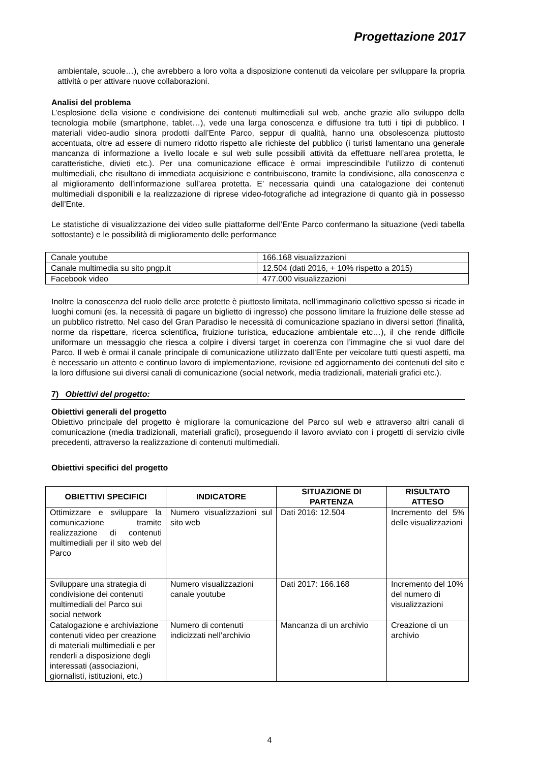Progettazione 2017
ambientale, scuole…), che avrebbero a loro volta a disposizione contenuti da veicolare per sviluppare la propria attività o per attivare nuove collaborazioni.
Analisi del problema
L’esplosione della visione e condivisione dei contenuti multimediali sul web, anche grazie allo sviluppo della tecnologia mobile (smartphone, tablet…), vede una larga conoscenza e diffusione tra tutti i tipi di pubblico. I materiali video-audio sinora prodotti dall’Ente Parco, seppur di qualità, hanno una obsolescenza piuttosto accentuata, oltre ad essere di numero ridotto rispetto alle richieste del pubblico (i turisti lamentano una generale mancanza di informazione a livello locale e sul web sulle possibili attività da effettuare nell’area protetta, le caratteristiche, divieti etc.). Per una comunicazione efficace è ormai imprescindibile l’utilizzo di contenuti multimediali, che risultano di immediata acquisizione e contribuiscono, tramite la condivisione, alla conoscenza e al miglioramento dell’informazione sull’area protetta. E’ necessaria quindi una catalogazione dei contenuti multimediali disponibili e la realizzazione di riprese video-fotografiche ad integrazione di quanto già in possesso dell’Ente.
Le statistiche di visualizzazione dei video sulle piattaforme dell’Ente Parco confermano la situazione (vedi tabella sottostante) e le possibilità di miglioramento delle performance
| Canale youtube | 166.168 visualizzazioni |
| Canale multimedia su sito pngp.it | 12.504 (dati 2016, + 10% rispetto a 2015) |
| Facebook video | 477.000 visualizzazioni |
Inoltre la conoscenza del ruolo delle aree protette è piuttosto limitata, nell’immaginario collettivo spesso si ricade in luoghi comuni (es. la necessità di pagare un biglietto di ingresso) che possono limitare la fruizione delle stesse ad un pubblico ristretto. Nel caso del Gran Paradiso le necessità di comunicazione spaziano in diversi settori (finalità, norme da rispettare, ricerca scientifica, fruizione turistica, educazione ambientale etc…), il che rende difficile uniformare un messaggio che riesca a colpire i diversi target in coerenza con l’immagine che si vuol dare del Parco. Il web è ormai il canale principale di comunicazione utilizzato dall’Ente per veicolare tutti questi aspetti, ma è necessario un attento e continuo lavoro di implementazione, revisione ed aggiornamento dei contenuti del sito e la loro diffusione sui diversi canali di comunicazione (social network, media tradizionali, materiali grafici etc.).
7) Obiettivi del progetto:
Obiettivi generali del progetto
Obiettivo principale del progetto è migliorare la comunicazione del Parco sul web e attraverso altri canali di comunicazione (media tradizionali, materiali grafici), proseguendo il lavoro avviato con i progetti di servizio civile precedenti, attraverso la realizzazione di contenuti multimediali.
Obiettivi specifici del progetto
| OBIETTIVI SPECIFICI | INDICATORE | SITUAZIONE DI PARTENZA | RISULTATO ATTESO |
| --- | --- | --- | --- |
| Ottimizzare e sviluppare la comunicazione tramite realizzazione di contenuti multimediali per il sito web del Parco | Numero visualizzazioni sul sito web | Dati 2016: 12.504 | Incremento del 5% delle visualizzazioni |
| Sviluppare una strategia di condivisione dei contenuti multimediali del Parco sui social network | Numero visualizzazioni canale youtube | Dati 2017: 166.168 | Incremento del 10% del numero di visualizzazioni |
| Catalogazione e archiviazione contenuti video per creazione di materiali multimediali e per renderli a disposizione degli interessati (associazioni, giornalisti, istituzioni, etc.) | Numero di contenuti indicizzati nell’archivio | Mancanza di un archivio | Creazione di un archivio |
4